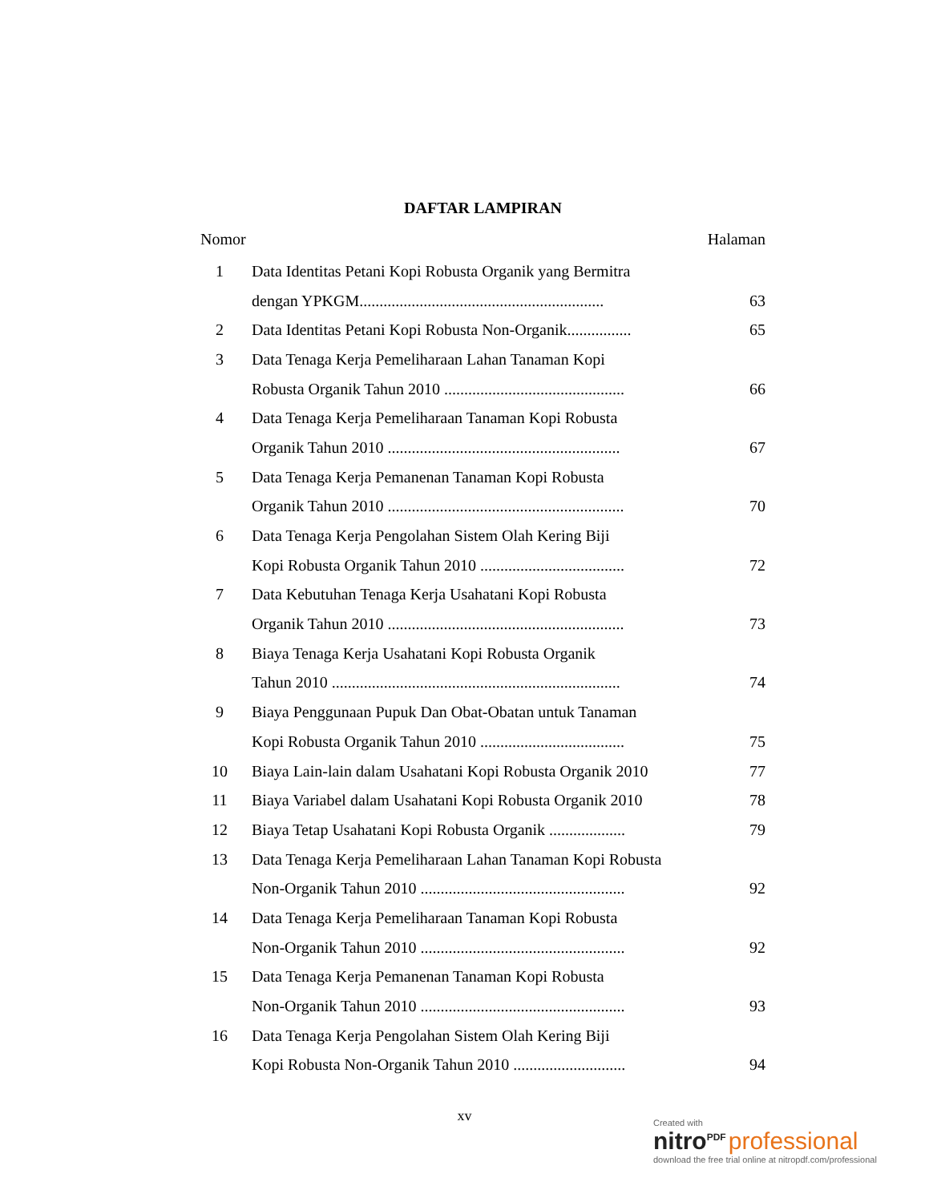DAFTAR LAMPIRAN
Nomor Halaman
| 1 | Data Identitas Petani Kopi Robusta Organik yang Bermitra | |
| | dengan YPKGM............................................................. | 63 |
| 2 | Data Identitas Petani Kopi Robusta Non-Organik................ | 65 |
| 3 | Data Tenaga Kerja Pemeliharaan Lahan Tanaman Kopi | |
| | Robusta Organik Tahun 2010 ............................................. | 66 |
| 4 | Data Tenaga Kerja Pemeliharaan Tanaman Kopi Robusta | |
| | Organik Tahun 2010 .......................................................... | 67 |
| 5 | Data Tenaga Kerja Pemanenan Tanaman Kopi Robusta | |
| | Organik Tahun 2010 ........................................................... | 70 |
| 6 | Data Tenaga Kerja Pengolahan Sistem Olah Kering Biji | |
| | Kopi Robusta Organik Tahun 2010 .................................... | 72 |
| 7 | Data Kebutuhan Tenaga Kerja Usahatani Kopi Robusta | |
| | Organik Tahun 2010 ........................................................... | 73 |
| 8 | Biaya Tenaga Kerja Usahatani Kopi Robusta Organik | |
| | Tahun 2010 ........................................................................ | 74 |
| 9 | Biaya Penggunaan Pupuk Dan Obat-Obatan untuk Tanaman | |
| | Kopi Robusta Organik Tahun 2010 .................................... | 75 |
| 10 | Biaya Lain-lain dalam Usahatani Kopi Robusta Organik 2010 | 77 |
| 11 | Biaya Variabel dalam Usahatani Kopi Robusta Organik 2010 | 78 |
| 12 | Biaya Tetap Usahatani Kopi Robusta Organik ................... | 79 |
| 13 | Data Tenaga Kerja Pemeliharaan Lahan Tanaman Kopi Robusta | |
| | Non-Organik Tahun 2010 ................................................... | 92 |
| 14 | Data Tenaga Kerja Pemeliharaan Tanaman Kopi Robusta | |
| | Non-Organik Tahun 2010 ................................................... | 92 |
| 15 | Data Tenaga Kerja Pemanenan Tanaman Kopi Robusta | |
| | Non-Organik Tahun 2010 ................................................... | 93 |
| 16 | Data Tenaga Kerja Pengolahan Sistem Olah Kering Biji | |
| | Kopi Robusta Non-Organik Tahun 2010 ............................ | 94 |
xv
Created with
nitro<sup>PDF</sup> professional
download the free trial online at nitropdf.com/professional